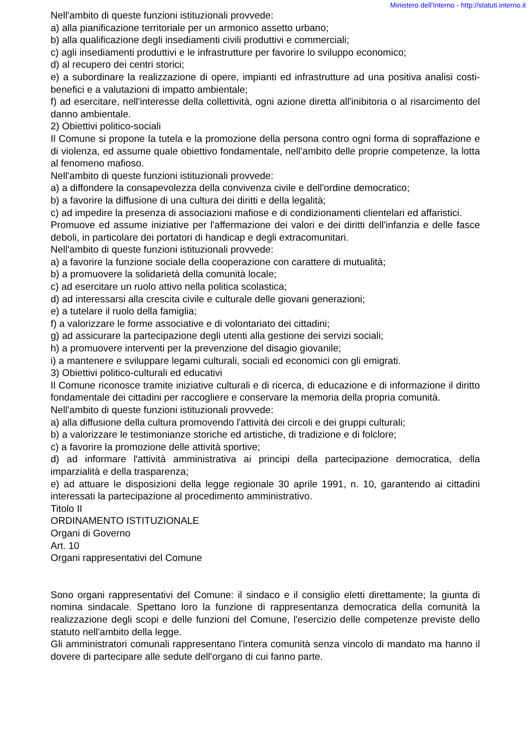Ministero dell'Interno - http://statuti.interno.it
Nell'ambito di queste funzioni istituzionali provvede:
a) alla pianificazione territoriale per un armonico assetto urbano;
b) alla qualificazione degli insediamenti civili produttivi e commerciali;
c) agli insediamenti produttivi e le infrastrutture per favorire lo sviluppo economico;
d) al recupero dei centri storici;
e) a subordinare la realizzazione di opere, impianti ed infrastrutture ad una positiva analisi costi-benefici e a valutazioni di impatto ambientale;
f) ad esercitare, nell'interesse della collettività, ogni azione diretta all'inibitoria o al risarcimento del danno ambientale.
2) Obiettivi politico-sociali
Il Comune si propone la tutela e la promozione della persona contro ogni forma di sopraffazione e di violenza, ed assume quale obiettivo fondamentale, nell'ambito delle proprie competenze, la lotta al fenomeno mafioso.
Nell'ambito di queste funzioni istituzionali provvede:
a) a diffondere la consapevolezza della convivenza civile e dell'ordine democratico;
b) a favorire la diffusione di una cultura dei diritti e della legalità;
c) ad impedire la presenza di associazioni mafiose e di condizionamenti clientelari ed affaristici.
Promuove ed assume iniziative per l'affermazione dei valori e dei diritti dell'infanzia e delle fasce deboli, in particolare dei portatori di handicap e degli extracomunitari.
Nell'ambito di queste funzioni istituzionali provvede:
a) a favorire la funzione sociale della cooperazione con carattere di mutualità;
b) a promuovere la solidarietà della comunità locale;
c) ad esercitare un ruolo attivo nella politica scolastica;
d) ad interessarsi alla crescita civile e culturale delle giovani generazioni;
e) a tutelare il ruolo della famiglia;
f) a valorizzare le forme associative e di volontariato dei cittadini;
g) ad assicurare la partecipazione degli utenti alla gestione dei servizi sociali;
h) a promuovere interventi per la prevenzione del disagio giovanile;
i) a mantenere e sviluppare legami culturali, sociali ed economici con gli emigrati.
3) Obiettivi politico-culturali ed educativi
Il Comune riconosce tramite iniziative culturali e di ricerca, di educazione e di informazione il diritto fondamentale dei cittadini per raccogliere e conservare la memoria della propria comunità.
Nell'ambito di queste funzioni istituzionali provvede:
a) alla diffusione della cultura promovendo l'attività dei circoli e dei gruppi culturali;
b) a valorizzare le testimonianze storiche ed artistiche, di tradizione e di folclore;
c) a favorire la promozione delle attività sportive;
d) ad informare l'attività amministrativa ai principi della partecipazione democratica, della imparzialità e della trasparenza;
e) ad attuare le disposizioni della legge regionale 30 aprile 1991, n. 10, garantendo ai cittadini interessati la partecipazione al procedimento amministrativo.
Titolo II
ORDINAMENTO ISTITUZIONALE
Organi di Governo
Art. 10
Organi rappresentativi del Comune
Sono organi rappresentativi del Comune: il sindaco e il consiglio eletti direttamente; la giunta di nomina sindacale. Spettano loro la funzione di rappresentanza democratica della comunità la realizzazione degli scopi e delle funzioni del Comune, l'esercizio delle competenze previste dello statuto nell'ambito della legge.
Gli amministratori comunali rappresentano l'intera comunità senza vincolo di mandato ma hanno il dovere di partecipare alle sedute dell'organo di cui fanno parte.